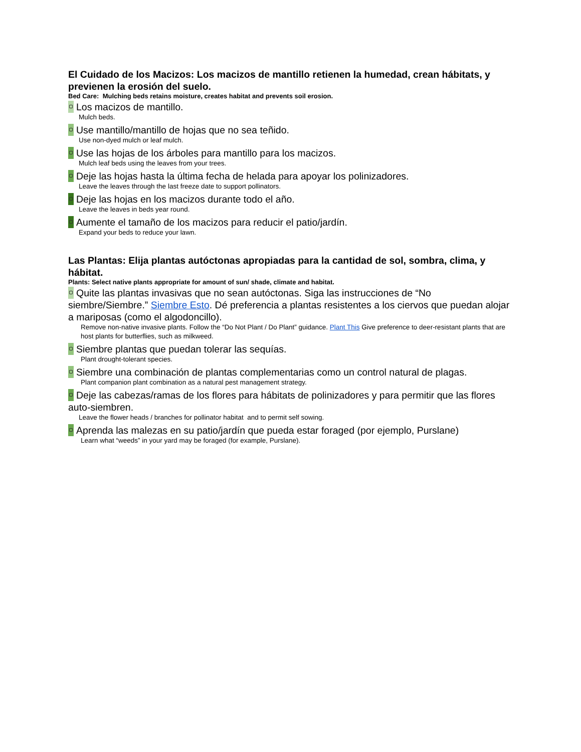El Cuidado de los Macizos: Los macizos de mantillo retienen la humedad, crean hábitats, y previenen la erosión del suelo.
Bed Care: Mulching beds retains moisture, creates habitat and prevents soil erosion.
Los macizos de mantillo.
Mulch beds.
Use mantillo/mantillo de hojas que no sea teñido.
Use non-dyed mulch or leaf mulch.
Use las hojas de los árboles para mantillo para los macizos.
Mulch leaf beds using the leaves from your trees.
Deje las hojas hasta la última fecha de helada para apoyar los polinizadores.
Leave the leaves through the last freeze date to support pollinators.
Deje las hojas en los macizos durante todo el año.
Leave the leaves in beds year round.
Aumente el tamaño de los macizos para reducir el patio/jardín.
Expand your beds to reduce your lawn.
Las Plantas: Elija plantas autóctonas apropiadas para la cantidad de sol, sombra, clima, y hábitat.
Plants: Select native plants appropriate for amount of sun/ shade, climate and habitat.
Quite las plantas invasivas que no sean autóctonas. Siga las instrucciones de “No siembre/Siembre.” Siembre Esto. Dé preferencia a plantas resistentes a los ciervos que puedan alojar a mariposas (como el algodoncillo).
Remove non-native invasive plants. Follow the “Do Not Plant / Do Plant” guidance. Plant This Give preference to deer-resistant plants that are host plants for butterflies, such as milkweed.
Siembre plantas que puedan tolerar las sequías.
Plant drought-tolerant species.
Siembre una combinación de plantas complementarias como un control natural de plagas.
Plant companion plant combination as a natural pest management strategy.
Deje las cabezas/ramas de los flores para hábitats de polinizadores y para permitir que las flores auto-siembren.
Leave the flower heads / branches for pollinator habitat and to permit self sowing.
Aprenda las malezas en su patio/jardín que pueda estar foraged (por ejemplo, Purslane)
Learn what “weeds” in your yard may be foraged (for example, Purslane).